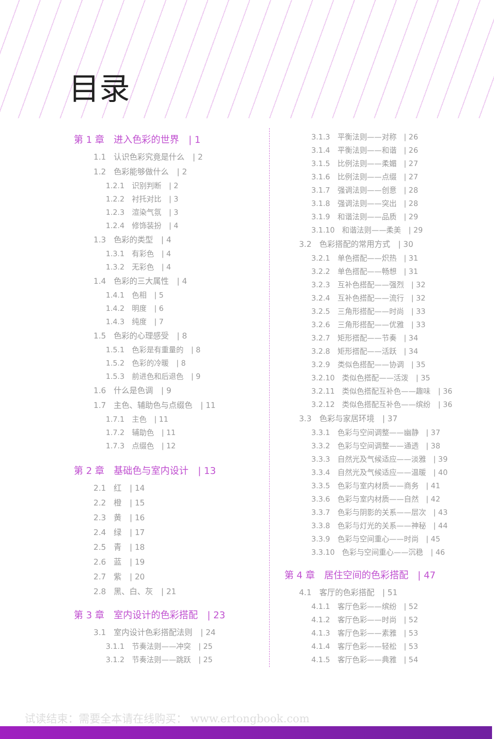目录
第 1 章　进入色彩的世界　| 1
1.1　认识色彩究竟是什么　| 2
1.2　色彩能够做什么　| 2
1.2.1　识别判断　| 2
1.2.2　衬托对比　| 3
1.2.3　渲染气氛　| 3
1.2.4　修饰装扮　| 4
1.3　色彩的类型　| 4
1.3.1　有彩色　| 4
1.3.2　无彩色　| 4
1.4　色彩的三大属性　| 4
1.4.1　色相　| 5
1.4.2　明度　| 6
1.4.3　纯度　| 7
1.5　色彩的心理感受　| 8
1.5.1　色彩是有重量的　| 8
1.5.2　色彩的冷暖　| 8
1.5.3　前进色和后退色　| 9
1.6　什么是色调　| 9
1.7　主色、辅助色与点缀色　| 11
1.7.1　主色　| 11
1.7.2　辅助色　| 11
1.7.3　点缀色　| 12
第 2 章　基础色与室内设计　| 13
2.1　红　| 14
2.2　橙　| 15
2.3　黄　| 16
2.4　绿　| 17
2.5　青　| 18
2.6　蓝　| 19
2.7　紫　| 20
2.8　黑、白、灰　| 21
第 3 章　室内设计的色彩搭配　| 23
3.1　室内设计色彩搭配法则　| 24
3.1.1　节奏法则——冲突　| 25
3.1.2　节奏法则——跳跃　| 25
3.1.3　平衡法则——对称　| 26
3.1.4　平衡法则——和谐　| 26
3.1.5　比例法则——柔媚　| 27
3.1.6　比例法则——点缀　| 27
3.1.7　强调法则——创意　| 28
3.1.8　强调法则——突出　| 28
3.1.9　和谐法则——品质　| 29
3.1.10　和谐法则——柔美　| 29
3.2　色彩搭配的常用方式　| 30
3.2.1　单色搭配——炽热　| 31
3.2.2　单色搭配——畅想　| 31
3.2.3　互补色搭配——强烈　| 32
3.2.4　互补色搭配——流行　| 32
3.2.5　三角形搭配——时尚　| 33
3.2.6　三角形搭配——优雅　| 33
3.2.7　矩形搭配——节奏　| 34
3.2.8　矩形搭配——活跃　| 34
3.2.9　类似色搭配——协调　| 35
3.2.10　类似色搭配——活泼　| 35
3.2.11　类似色搭配互补色——趣味　| 36
3.2.12　类似色搭配互补色——缤纷　| 36
3.3　色彩与家居环境　| 37
3.3.1　色彩与空间调整——幽静　| 37
3.3.2　色彩与空间调整——通透　| 38
3.3.3　自然光及气候适应——淡雅　| 39
3.3.4　自然光及气候适应——温暖　| 40
3.3.5　色彩与室内材质——商务　| 41
3.3.6　色彩与室内材质——自然　| 42
3.3.7　色彩与阴影的关系——层次　| 43
3.3.8　色彩与灯光的关系——神秘　| 44
3.3.9　色彩与空间重心——时尚　| 45
3.3.10　色彩与空间重心——沉稳　| 46
第 4 章　居住空间的色彩搭配　| 47
4.1　客厅的色彩搭配　| 51
4.1.1　客厅色彩——缤纷　| 52
4.1.2　客厅色彩——时尚　| 52
4.1.3　客厅色彩——素雅　| 53
4.1.4　客厅色彩——轻松　| 53
4.1.5　客厅色彩——典雅　| 54
试读结束：需要全本请在线购买： www.ertongbook.com